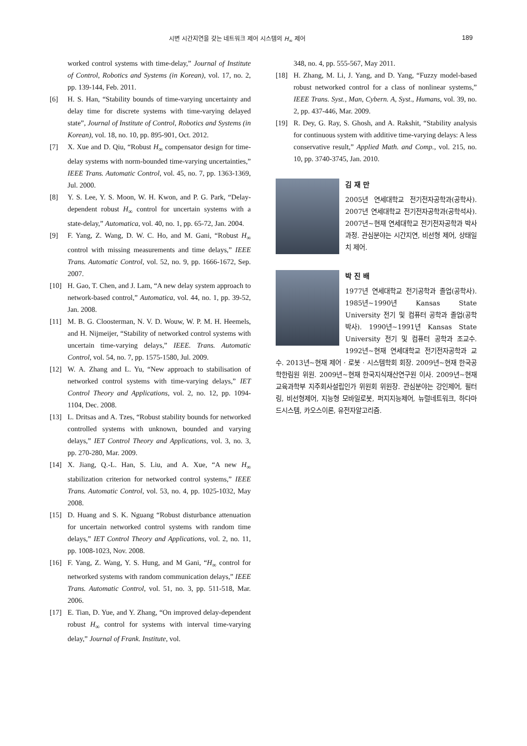시변 시간지연을 갖는 네트워크 제어 시스템의 H<sub>∞</sub> 제어 189
worked control systems with time-delay,” Journal of Institute of Control, Robotics and Systems (in Korean), vol. 17, no. 2, pp. 139-144, Feb. 2011.
[6] H. S. Han, “Stability bounds of time-varying uncertainty and delay time for discrete systems with time-varying delayed state”, Journal of Institute of Control, Robotics and Systems (in Korean), vol. 18, no. 10, pp. 895-901, Oct. 2012.
[7] X. Xue and D. Qiu, “Robust H<sub>∞</sub> compensator design for time-delay systems with norm-bounded time-varying uncertainties,” IEEE Trans. Automatic Control, vol. 45, no. 7, pp. 1363-1369, Jul. 2000.
[8] Y. S. Lee, Y. S. Moon, W. H. Kwon, and P. G. Park, “Delay-dependent robust H<sub>∞</sub> control for uncertain systems with a state-delay,” Automatica, vol. 40, no. 1, pp. 65-72, Jan. 2004.
[9] F. Yang, Z. Wang, D. W. C. Ho, and M. Gani, “Robust H<sub>∞</sub> control with missing measurements and time delays,” IEEE Trans. Automatic Control, vol. 52, no. 9, pp. 1666-1672, Sep. 2007.
[10] H. Gao, T. Chen, and J. Lam, “A new delay system approach to network-based control,” Automatica, vol. 44, no. 1, pp. 39-52, Jan. 2008.
[11] M. B. G. Cloosterman, N. V. D. Wouw, W. P. M. H. Heemels, and H. Nijmeijer, “Stability of networked control systems with uncertain time-varying delays,” IEEE. Trans. Automatic Control, vol. 54, no. 7, pp. 1575-1580, Jul. 2009.
[12] W. A. Zhang and L. Yu, “New approach to stabilisation of networked control systems with time-varying delays,” IET Control Theory and Applications, vol. 2, no. 12, pp. 1094-1104, Dec. 2008.
[13] L. Dritsas and A. Tzes, “Robust stability bounds for networked controlled systems with unknown, bounded and varying delays,” IET Control Theory and Applications, vol. 3, no. 3, pp. 270-280, Mar. 2009.
[14] X. Jiang, Q.-L. Han, S. Liu, and A. Xue, “A new H<sub>∞</sub> stabilization criterion for networked control systems,” IEEE Trans. Automatic Control, vol. 53, no. 4, pp. 1025-1032, May 2008.
[15] D. Huang and S. K. Nguang “Robust disturbance attenuation for uncertain networked control systems with random time delays,” IET Control Theory and Applications, vol. 2, no. 11, pp. 1008-1023, Nov. 2008.
[16] F. Yang, Z. Wang, Y. S. Hung, and M Gani, “H<sub>∞</sub> control for networked systems with random communication delays,” IEEE Trans. Automatic Control, vol. 51, no. 3, pp. 511-518, Mar. 2006.
[17] E. Tian, D. Yue, and Y. Zhang, “On improved delay-dependent robust H<sub>∞</sub> control for systems with interval time-varying delay,” Journal of Frank. Institute, vol.
348, no. 4, pp. 555-567, May 2011.
[18] H. Zhang, M. Li, J. Yang, and D. Yang, “Fuzzy model-based robust networked control for a class of nonlinear systems,” IEEE Trans. Syst., Man, Cybern. A, Syst., Humans, vol. 39, no. 2, pp. 437-446, Mar. 2009.
[19] R. Dey, G. Ray, S. Ghosh, and A. Rakshit, “Stability analysis for continuous system with additive time-varying delays: A less conservative result,” Applied Math. and Comp., vol. 215, no. 10, pp. 3740-3745, Jan. 2010.
김 재 만
2005년 연세대학교 전기전자공학과(공학사). 2007년 연세대학교 전기전자공학과(공학석사). 2007년~현재 연세대학교 전기전자공학과 박사과정. 관심분야는 시간지연, 비선형 제어, 상태일치 제어.
박 진 배
1977년 연세대학교 전기공학과 졸업(공학사). 1985년~1990년 Kansas State University 전기 및 컴퓨터 공학과 졸업(공학박사). 1990년~1991년 Kansas State University 전기 및 컴퓨터 공학과 조교수. 1992년~현재 연세대학교 전기전자공학과 교수. 2013년~현재 제어 · 로봇 · 시스템학회 회장. 2009년~현재 한국공학한림원 위원. 2009년~현재 한국지식재산연구원 이사. 2009년~현재 교육과학부 지주회사설립인가 위원회 위원장. 관심분야는 강인제어, 필터링, 비선형제어, 지능형 모바일로봇, 퍼지지능제어, 뉴럴네트워크, 하다마드시스템, 카오스이론, 유전자알고리즘.